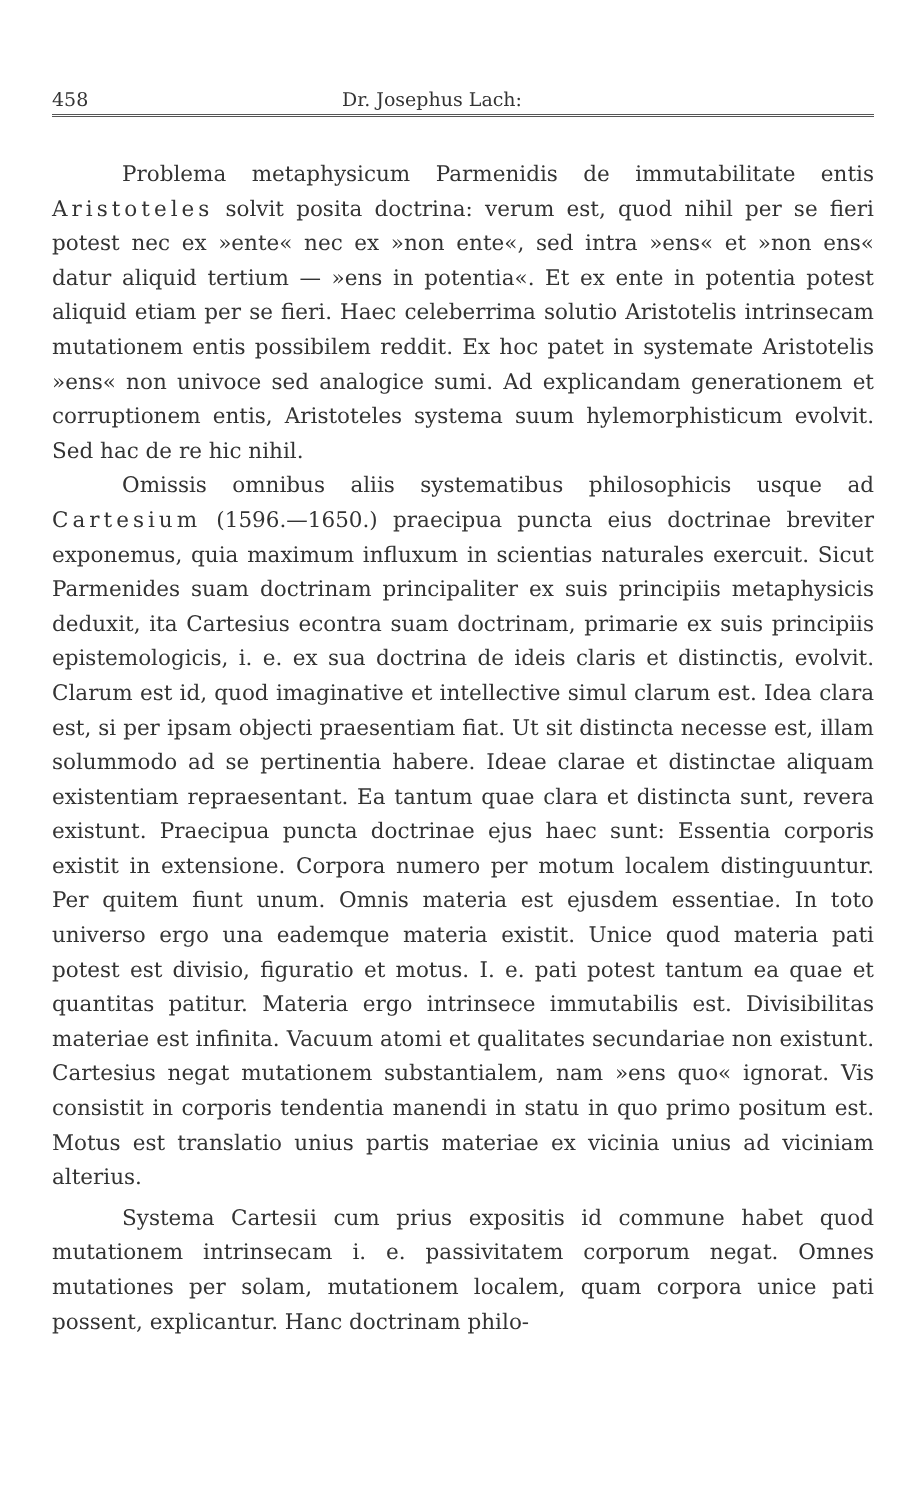458 Dr. Josephus Lach:
Problema metaphysicum Parmenidis de immutabilitate entis Aristoteles solvit posita doctrina: verum est, quod nihil per se fieri potest nec ex »ente« nec ex »non ente«, sed intra »ens« et »non ens« datur aliquid tertium — »ens in potentia«. Et ex ente in potentia potest aliquid etiam per se fieri. Haec celeberrima solutio Aristotelis intrinsecam mutationem entis possibilem reddit. Ex hoc patet in systemate Aristotelis »ens« non univoce sed analogice sumi. Ad explicandam generationem et corruptionem entis, Aristoteles systema suum hylemorphisticum evolvit. Sed hac de re hic nihil.
Omissis omnibus aliis systematibus philosophicis usque ad Cartesium (1596.—1650.) praecipua puncta eius doctrinae breviter exponemus, quia maximum influxum in scientias naturales exercuit. Sicut Parmenides suam doctrinam principaliter ex suis principiis metaphysicis deduxit, ita Cartesius econtra suam doctrinam, primarie ex suis principiis epistemologicis, i. e. ex sua doctrina de ideis claris et distinctis, evolvit. Clarum est id, quod imaginative et intellective simul clarum est. Idea clara est, si per ipsam objecti praesentiam fiat. Ut sit distincta necesse est, illam solummodo ad se pertinentia habere. Ideae clarae et distinctae aliquam existentiam repraesentant. Ea tantum quae clara et distincta sunt, revera existunt. Praecipua puncta doctrinae ejus haec sunt: Essentia corporis existit in extensione. Corpora numero per motum localem distinguuntur. Per quitem fiunt unum. Omnis materia est ejusdem essentiae. In toto universo ergo una eademque materia existit. Unice quod materia pati potest est divisio, figuratio et motus. I. e. pati potest tantum ea quae et quantitas patitur. Materia ergo intrinsece immutabilis est. Divisibilitas materiae est infinita. Vacuum atomi et qualitates secundariae non existunt. Cartesius negat mutationem substantialem, nam »ens quo« ignorat. Vis consistit in corporis tendentia manendi in statu in quo primo positum est. Motus est translatio unius partis materiae ex vicinia unius ad viciniam alterius.
Systema Cartesii cum prius expositis id commune habet quod mutationem intrinsecam i. e. passivitatem corporum negat. Omnes mutationes per solam, mutationem localem, quam corpora unice pati possent, explicantur. Hanc doctrinam philo-